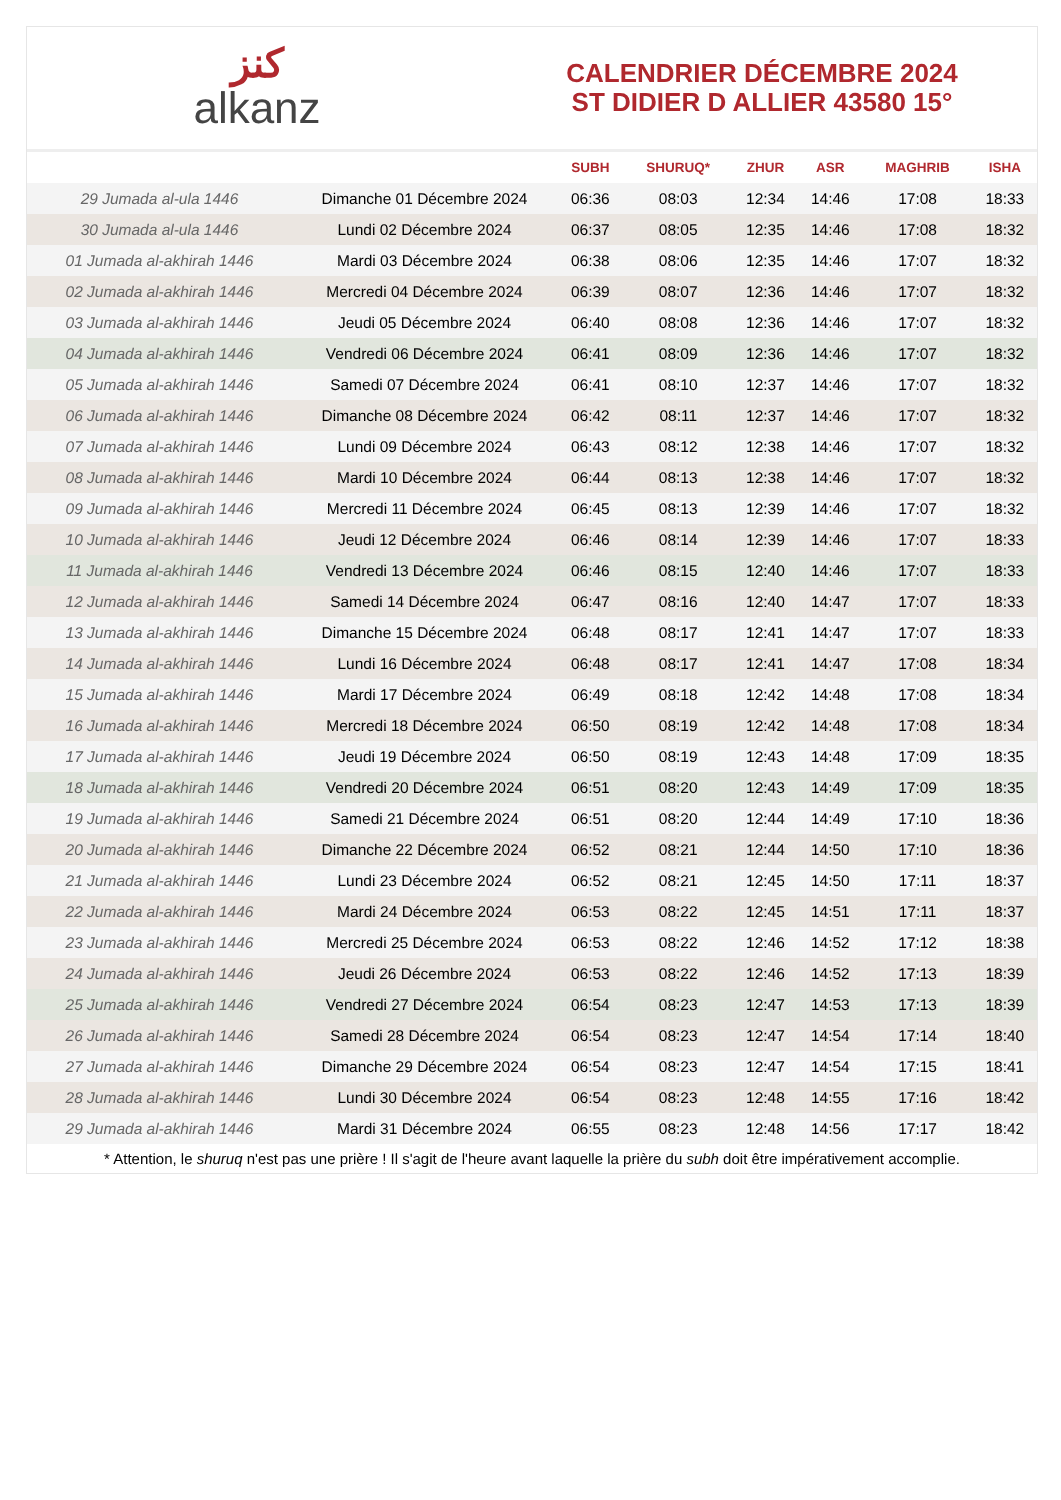ﻛﻨﺰ
alkanz
CALENDRIER DÉCEMBRE 2024
ST DIDIER D ALLIER 43580 15°
| | | SUBH | SHURUQ* | ZHUR | ASR | MAGHRIB | ISHA |
| --- | --- | --- | --- | --- | --- | --- | --- |
| 29 Jumada al-ula 1446 | Dimanche 01 Décembre 2024 | 06:36 | 08:03 | 12:34 | 14:46 | 17:08 | 18:33 |
| 30 Jumada al-ula 1446 | Lundi 02 Décembre 2024 | 06:37 | 08:05 | 12:35 | 14:46 | 17:08 | 18:32 |
| 01 Jumada al-akhirah 1446 | Mardi 03 Décembre 2024 | 06:38 | 08:06 | 12:35 | 14:46 | 17:07 | 18:32 |
| 02 Jumada al-akhirah 1446 | Mercredi 04 Décembre 2024 | 06:39 | 08:07 | 12:36 | 14:46 | 17:07 | 18:32 |
| 03 Jumada al-akhirah 1446 | Jeudi 05 Décembre 2024 | 06:40 | 08:08 | 12:36 | 14:46 | 17:07 | 18:32 |
| 04 Jumada al-akhirah 1446 | Vendredi 06 Décembre 2024 | 06:41 | 08:09 | 12:36 | 14:46 | 17:07 | 18:32 |
| 05 Jumada al-akhirah 1446 | Samedi 07 Décembre 2024 | 06:41 | 08:10 | 12:37 | 14:46 | 17:07 | 18:32 |
| 06 Jumada al-akhirah 1446 | Dimanche 08 Décembre 2024 | 06:42 | 08:11 | 12:37 | 14:46 | 17:07 | 18:32 |
| 07 Jumada al-akhirah 1446 | Lundi 09 Décembre 2024 | 06:43 | 08:12 | 12:38 | 14:46 | 17:07 | 18:32 |
| 08 Jumada al-akhirah 1446 | Mardi 10 Décembre 2024 | 06:44 | 08:13 | 12:38 | 14:46 | 17:07 | 18:32 |
| 09 Jumada al-akhirah 1446 | Mercredi 11 Décembre 2024 | 06:45 | 08:13 | 12:39 | 14:46 | 17:07 | 18:32 |
| 10 Jumada al-akhirah 1446 | Jeudi 12 Décembre 2024 | 06:46 | 08:14 | 12:39 | 14:46 | 17:07 | 18:33 |
| 11 Jumada al-akhirah 1446 | Vendredi 13 Décembre 2024 | 06:46 | 08:15 | 12:40 | 14:46 | 17:07 | 18:33 |
| 12 Jumada al-akhirah 1446 | Samedi 14 Décembre 2024 | 06:47 | 08:16 | 12:40 | 14:47 | 17:07 | 18:33 |
| 13 Jumada al-akhirah 1446 | Dimanche 15 Décembre 2024 | 06:48 | 08:17 | 12:41 | 14:47 | 17:07 | 18:33 |
| 14 Jumada al-akhirah 1446 | Lundi 16 Décembre 2024 | 06:48 | 08:17 | 12:41 | 14:47 | 17:08 | 18:34 |
| 15 Jumada al-akhirah 1446 | Mardi 17 Décembre 2024 | 06:49 | 08:18 | 12:42 | 14:48 | 17:08 | 18:34 |
| 16 Jumada al-akhirah 1446 | Mercredi 18 Décembre 2024 | 06:50 | 08:19 | 12:42 | 14:48 | 17:08 | 18:34 |
| 17 Jumada al-akhirah 1446 | Jeudi 19 Décembre 2024 | 06:50 | 08:19 | 12:43 | 14:48 | 17:09 | 18:35 |
| 18 Jumada al-akhirah 1446 | Vendredi 20 Décembre 2024 | 06:51 | 08:20 | 12:43 | 14:49 | 17:09 | 18:35 |
| 19 Jumada al-akhirah 1446 | Samedi 21 Décembre 2024 | 06:51 | 08:20 | 12:44 | 14:49 | 17:10 | 18:36 |
| 20 Jumada al-akhirah 1446 | Dimanche 22 Décembre 2024 | 06:52 | 08:21 | 12:44 | 14:50 | 17:10 | 18:36 |
| 21 Jumada al-akhirah 1446 | Lundi 23 Décembre 2024 | 06:52 | 08:21 | 12:45 | 14:50 | 17:11 | 18:37 |
| 22 Jumada al-akhirah 1446 | Mardi 24 Décembre 2024 | 06:53 | 08:22 | 12:45 | 14:51 | 17:11 | 18:37 |
| 23 Jumada al-akhirah 1446 | Mercredi 25 Décembre 2024 | 06:53 | 08:22 | 12:46 | 14:52 | 17:12 | 18:38 |
| 24 Jumada al-akhirah 1446 | Jeudi 26 Décembre 2024 | 06:53 | 08:22 | 12:46 | 14:52 | 17:13 | 18:39 |
| 25 Jumada al-akhirah 1446 | Vendredi 27 Décembre 2024 | 06:54 | 08:23 | 12:47 | 14:53 | 17:13 | 18:39 |
| 26 Jumada al-akhirah 1446 | Samedi 28 Décembre 2024 | 06:54 | 08:23 | 12:47 | 14:54 | 17:14 | 18:40 |
| 27 Jumada al-akhirah 1446 | Dimanche 29 Décembre 2024 | 06:54 | 08:23 | 12:47 | 14:54 | 17:15 | 18:41 |
| 28 Jumada al-akhirah 1446 | Lundi 30 Décembre 2024 | 06:54 | 08:23 | 12:48 | 14:55 | 17:16 | 18:42 |
| 29 Jumada al-akhirah 1446 | Mardi 31 Décembre 2024 | 06:55 | 08:23 | 12:48 | 14:56 | 17:17 | 18:42 |
* Attention, le shuruq n'est pas une prière ! Il s'agit de l'heure avant laquelle la prière du subh doit être impérativement accomplie.